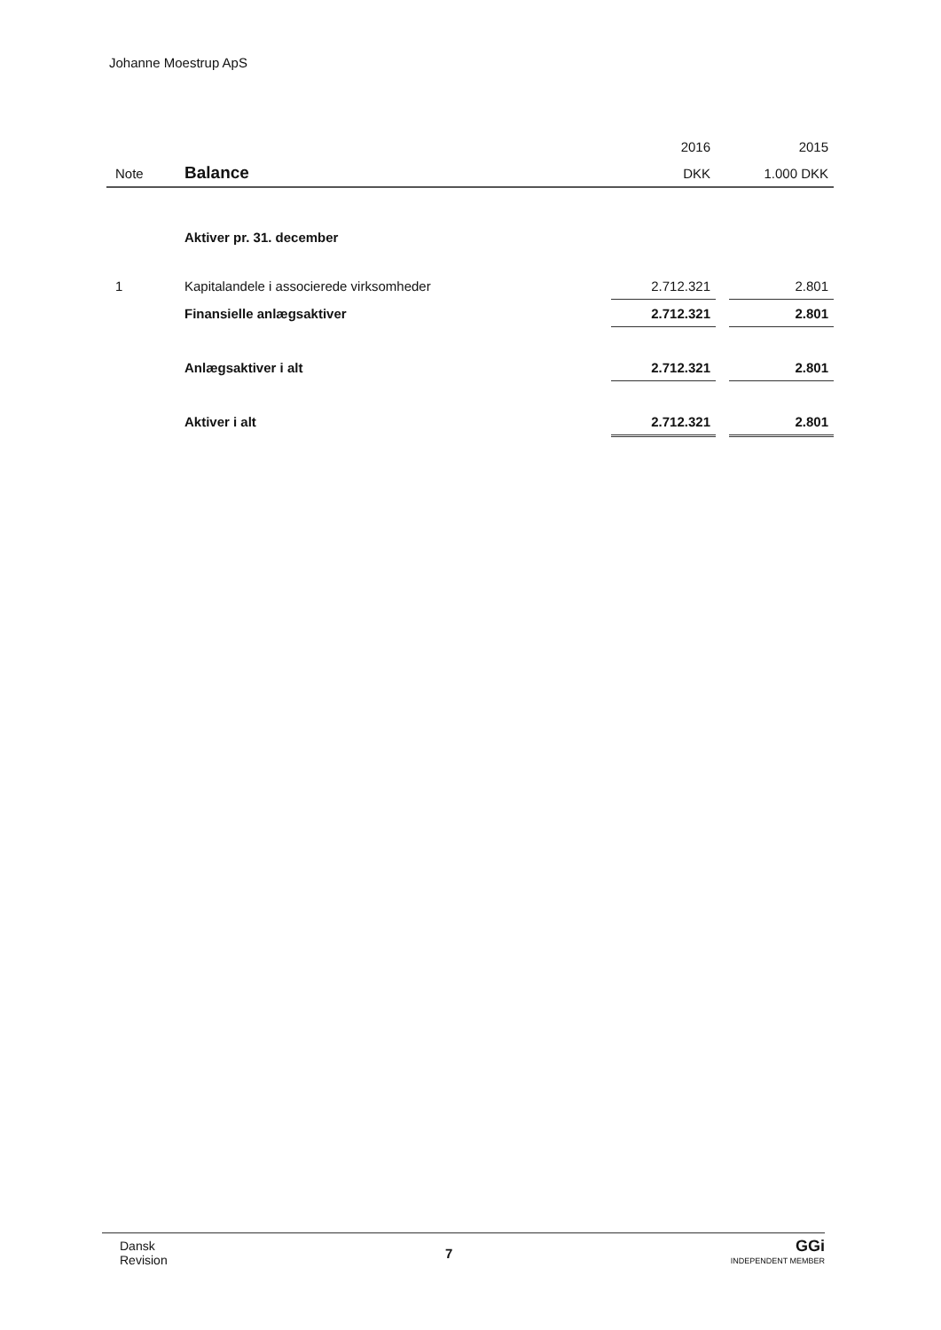Johanne Moestrup ApS
| | | 2016 | | 2015 |
| Note | Balance | DKK | | 1.000 DKK |
| | Aktiver pr. 31. december | | | |
| 1 | Kapitalandele i associerede virksomheder | 2.712.321 | | 2.801 |
| | Finansielle anlægsaktiver | 2.712.321 | | 2.801 |
| | Anlægsaktiver i alt | 2.712.321 | | 2.801 |
| | Aktiver i alt | 2.712.321 | | 2.801 |
Dansk
Revision
7
GGi
INDEPENDENT MEMBER